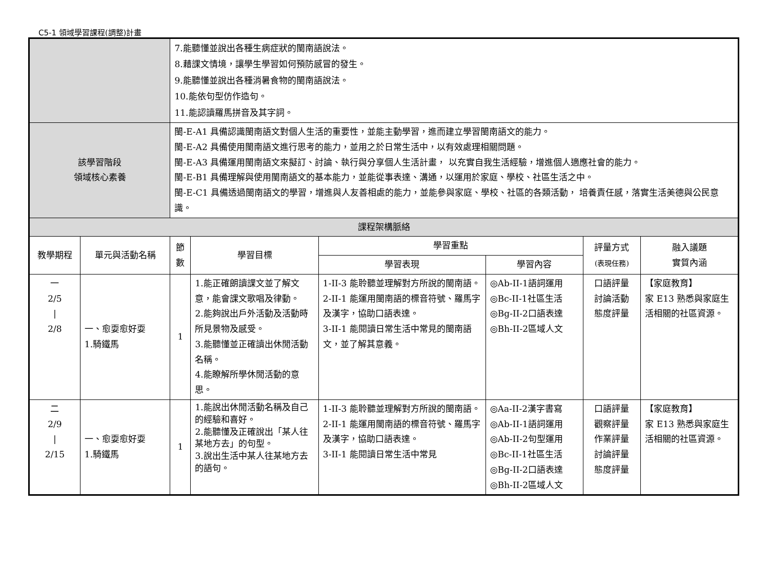C5-1 領域學習課程(調整)計畫
| | | 7.能聽懂並說出各種生病症狀的閩南語說法。 8.藉課文情境，讓學生學習如何預防感冒的發生。 9.能聽懂並說出各種消暑食物的閩南語說法。 10.能依句型仿作造句。 11.能認讀羅馬拼音及其字詞。 | | | | | |
| 該學習階段 領域核心素養 | | 閩-E-A1 具備認識閩南語文對個人生活的重要性，並能主動學習，進而建立學習閩南語文的能力。 閩-E-A2 具備使用閩南語文進行思考的能力，並用之於日常生活中，以有效處理相關問題。 閩-E-A3 具備運用閩南語文來擬訂、討論、執行與分享個人生活計畫， 以充實自我生活經驗，增進個人適應社會的能力。 閩-E-B1 具備理解與使用閩南語文的基本能力，並能從事表達、溝通，以運用於家庭、學校、社區生活之中。 閩-E-C1 具備透過閩南語文的學習，增進與人友善相處的能力，並能參與家庭、學校、社區的各類活動， 培養責任感，落實生活美德與公民意識。 | | | | | |
| 課程架構脈絡 | | | | | | | |
| 教學期程 | 單元與活動名稱 | 節 數 | 學習目標 | 學習重點 | | 評量方式 (表現任務) | 融入議題 實質內涵 |
| | | | | 學習表現 | 學習內容 | | |
| 一 2/5 / 2/8 | 一、愈耍愈好耍 1.騎鐵馬 | 1 | 1.能正確朗讀課文並了解文意，能會課文歌唱及律動。 2.能夠說出戶外活動及活動時所見景物及感受。 3.能聽懂並正確讀出休閒活動名稱。 4.能瞭解所學休閒活動的意思。 | 1-II-3 能聆聽並理解對方所說的閩南語。 2-II-1 能運用閩南語的標音符號、羅馬字及漢字，協助口語表達。 3-II-1 能閱讀日常生活中常見的閩南語文，並了解其意義。 | ◎Ab-II-1語詞運用 ◎Bc-II-1社區生活 ◎Bg-II-2口語表達 ◎Bh-II-2區域人文 | 口語評量 討論活動 態度評量 | 【家庭教育】 家 E13 熟悉與家庭生活相關的社區資源。 |
| 二 2/9 / 2/15 | 一、愈耍愈好耍 1.騎鐵馬 | 1 | 1.能說出休閒活動名稱及自己的經驗和喜好。 2.能聽懂及正確說出「某人往某地方去」的句型。 3.說出生活中某人往某地方去的語句。 | 1-II-3 能聆聽並理解對方所說的閩南語。 2-II-1 能運用閩南語的標音符號、羅馬字及漢字，協助口語表達。 3-II-1 能閱讀日常生活中常見 | ◎Aa-II-2漢字書寫 ◎Ab-II-1語詞運用 ◎Ab-II-2句型運用 ◎Bc-II-1社區生活 ◎Bg-II-2口語表達 ◎Bh-II-2區域人文 | 口語評量 觀察評量 作業評量 討論評量 態度評量 | 【家庭教育】 家 E13 熟悉與家庭生活相關的社區資源。 |